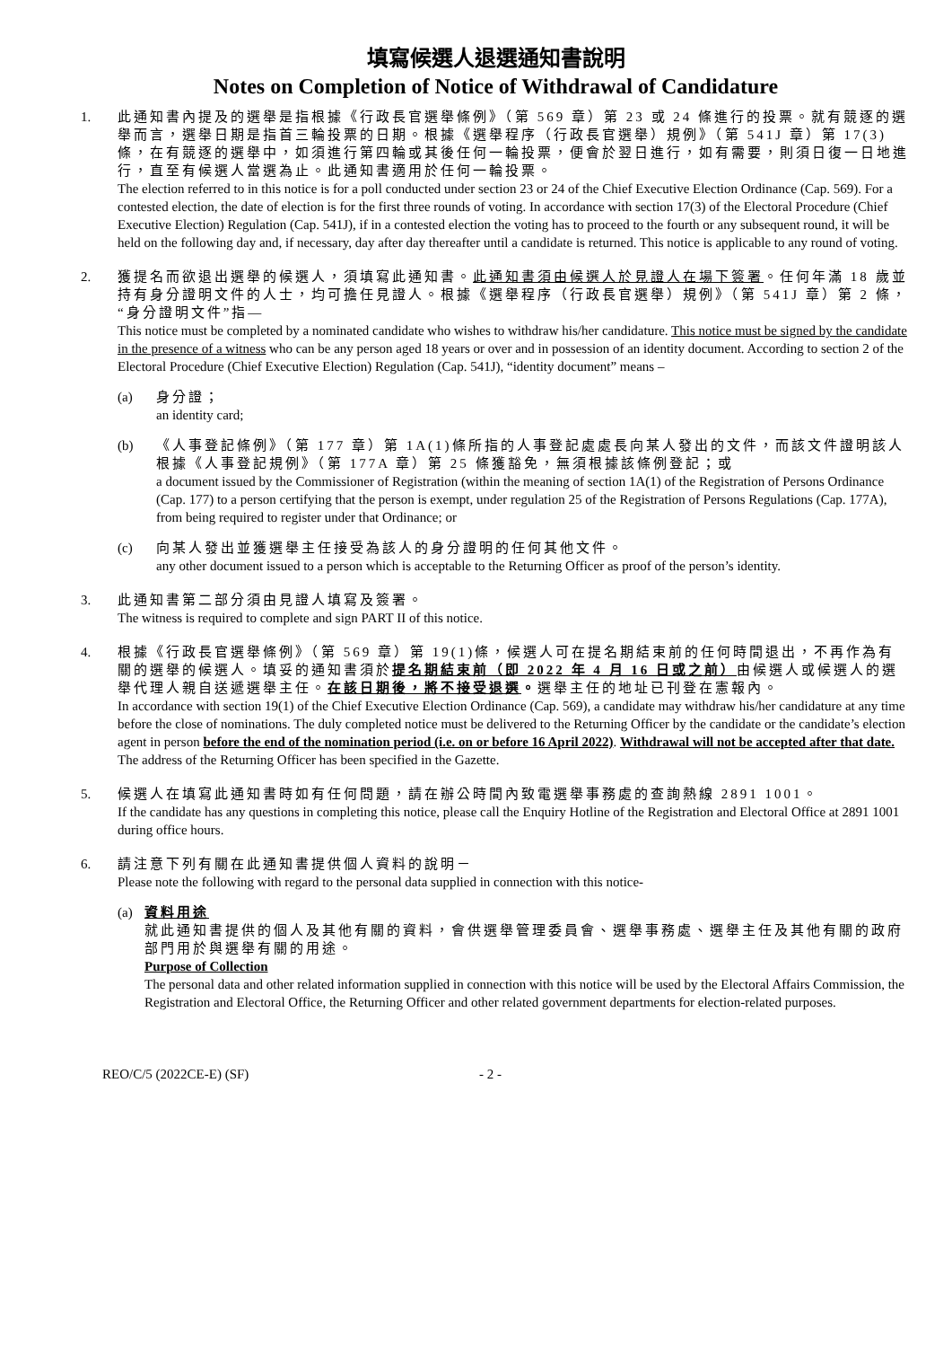填寫候選人退選通知書說明
Notes on Completion of Notice of Withdrawal of Candidature
1. 此通知書內提及的選舉是指根據《行政長官選舉條例》（第 569 章）第 23 或 24 條進行的投票。就有競逐的選舉而言，選舉日期是指首三輪投票的日期。根據《選舉程序（行政長官選舉）規例》（第 541J 章）第 17(3)條，在有競逐的選舉中，如須進行第四輪或其後任何一輪投票，便會於翌日進行，如有需要，則須日復一日地進行，直至有候選人當選為止。此通知書適用於任何一輪投票。
The election referred to in this notice is for a poll conducted under section 23 or 24 of the Chief Executive Election Ordinance (Cap. 569). For a contested election, the date of election is for the first three rounds of voting. In accordance with section 17(3) of the Electoral Procedure (Chief Executive Election) Regulation (Cap. 541J), if in a contested election the voting has to proceed to the fourth or any subsequent round, it will be held on the following day and, if necessary, day after day thereafter until a candidate is returned. This notice is applicable to any round of voting.
2. 獲提名而欲退出選舉的候選人，須填寫此通知書。此通知書須由候選人於見證人在場下簽署。任何年滿 18 歲並持有身分證明文件的人士，均可擔任見證人。根據《選舉程序（行政長官選舉）規例》（第 541J 章）第 2 條，“身分證明文件”指—
This notice must be completed by a nominated candidate who wishes to withdraw his/her candidature. This notice must be signed by the candidate in the presence of a witness who can be any person aged 18 years or over and in possession of an identity document. According to section 2 of the Electoral Procedure (Chief Executive Election) Regulation (Cap. 541J), “identity document” means –
(a) 身分證；
an identity card;
(b) 《人事登記條例》（第 177 章）第 1A(1)條所指的人事登記處處長向某人發出的文件，而該文件證明該人根據《人事登記規例》（第 177A 章）第 25 條獲豁免，無須根據該條例登記；或
a document issued by the Commissioner of Registration (within the meaning of section 1A(1) of the Registration of Persons Ordinance (Cap. 177) to a person certifying that the person is exempt, under regulation 25 of the Registration of Persons Regulations (Cap. 177A), from being required to register under that Ordinance; or
(c) 向某人發出並獲選舉主任接受為該人的身分證明的任何其他文件。
any other document issued to a person which is acceptable to the Returning Officer as proof of the person’s identity.
3. 此通知書第二部分須由見證人填寫及簽署。
The witness is required to complete and sign PART II of this notice.
4. 根據《行政長官選舉條例》（第 569 章）第 19(1)條，候選人可在提名期結束前的任何時間退出，不再作為有關的選舉的候選人。填妥的通知書須於提名期結束前（即 2022 年 4 月 16 日或之前）由候選人或候選人的選舉代理人親自送遞選舉主任。在該日期後，將不接受退選。選舉主任的地址已刊登在憲報內。
In accordance with section 19(1) of the Chief Executive Election Ordinance (Cap. 569), a candidate may withdraw his/her candidature at any time before the close of nominations. The duly completed notice must be delivered to the Returning Officer by the candidate or the candidate’s election agent in person before the end of the nomination period (i.e. on or before 16 April 2022). Withdrawal will not be accepted after that date. The address of the Returning Officer has been specified in the Gazette.
5. 候選人在填寫此通知書時如有任何問題，請在辦公時間內致電選舉事務處的查詢熱線 2891 1001。
If the candidate has any questions in completing this notice, please call the Enquiry Hotline of the Registration and Electoral Office at 2891 1001 during office hours.
6. 請注意下列有關在此通知書提供個人資料的說明－
Please note the following with regard to the personal data supplied in connection with this notice-
(a) 資料用途
就此通知書提供的個人及其他有關的資料，會供選舉管理委員會、選舉事務處、選舉主任及其他有關的政府部門用於與選舉有關的用途。
Purpose of Collection
The personal data and other related information supplied in connection with this notice will be used by the Electoral Affairs Commission, the Registration and Electoral Office, the Returning Officer and other related government departments for election-related purposes.
REO/C/5 (2022CE-E) (SF) - 2 -